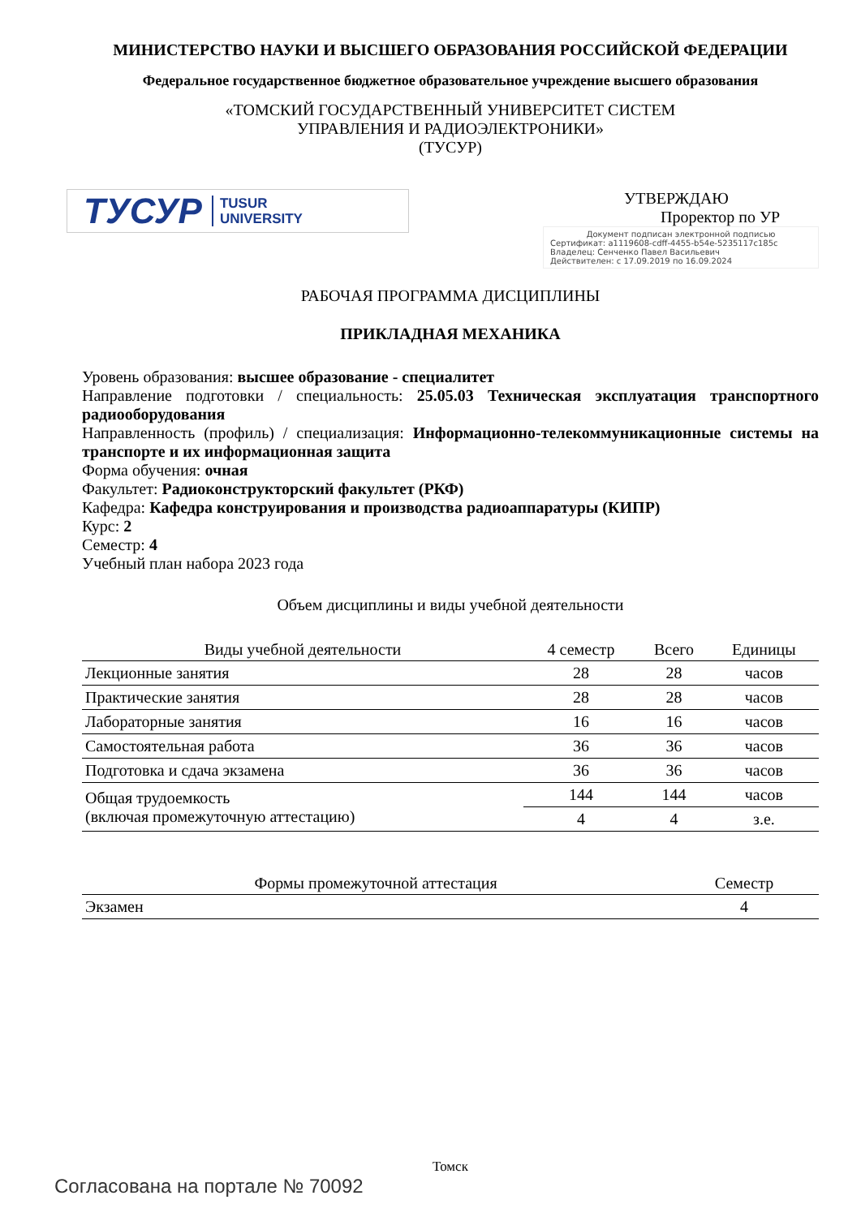МИНИСТЕРСТВО НАУКИ И ВЫСШЕГО ОБРАЗОВАНИЯ РОССИЙСКОЙ ФЕДЕРАЦИИ
Федеральное государственное бюджетное образовательное учреждение высшего образования
«ТОМСКИЙ ГОСУДАРСТВЕННЫЙ УНИВЕРСИТЕТ СИСТЕМ
УПРАВЛЕНИЯ И РАДИОЭЛЕКТРОНИКИ»
(ТУСУР)
ТУСУР TUSUR
UNIVERSITY
УТВЕРЖДАЮ
Проректор по УР
Документ подписан электронной подписью
Сертификат: a1119608-cdff-4455-b54e-5235117c185c
Владелец: Сенченко Павел Васильевич
Действителен: с 17.09.2019 по 16.09.2024
РАБОЧАЯ ПРОГРАММА ДИСЦИПЛИНЫ
ПРИКЛАДНАЯ МЕХАНИКА
Уровень образования: высшее образование - специалитет
Направление подготовки / специальность: 25.05.03 Техническая эксплуатация транспортного радиооборудования
Направленность (профиль) / специализация: Информационно-телекоммуникационные системы на транспорте и их информационная защита
Форма обучения: очная
Факультет: Радиоконструкторский факультет (РКФ)
Кафедра: Кафедра конструирования и производства радиоаппаратуры (КИПР)
Курс: 2
Семестр: 4
Учебный план набора 2023 года
Объем дисциплины и виды учебной деятельности
| Виды учебной деятельности | 4 семестр | Всего | Единицы |
| --- | --- | --- | --- |
| Лекционные занятия | 28 | 28 | часов |
| Практические занятия | 28 | 28 | часов |
| Лабораторные занятия | 16 | 16 | часов |
| Самостоятельная работа | 36 | 36 | часов |
| Подготовка и сдача экзамена | 36 | 36 | часов |
| Общая трудоемкость (включая промежуточную аттестацию) | 144 | 144 | часов |
| | 4 | 4 | з.е. |
| Формы промежуточной аттестация | Семестр |
| --- | --- |
| Экзамен | 4 |
Томск
Согласована на портале № 70092